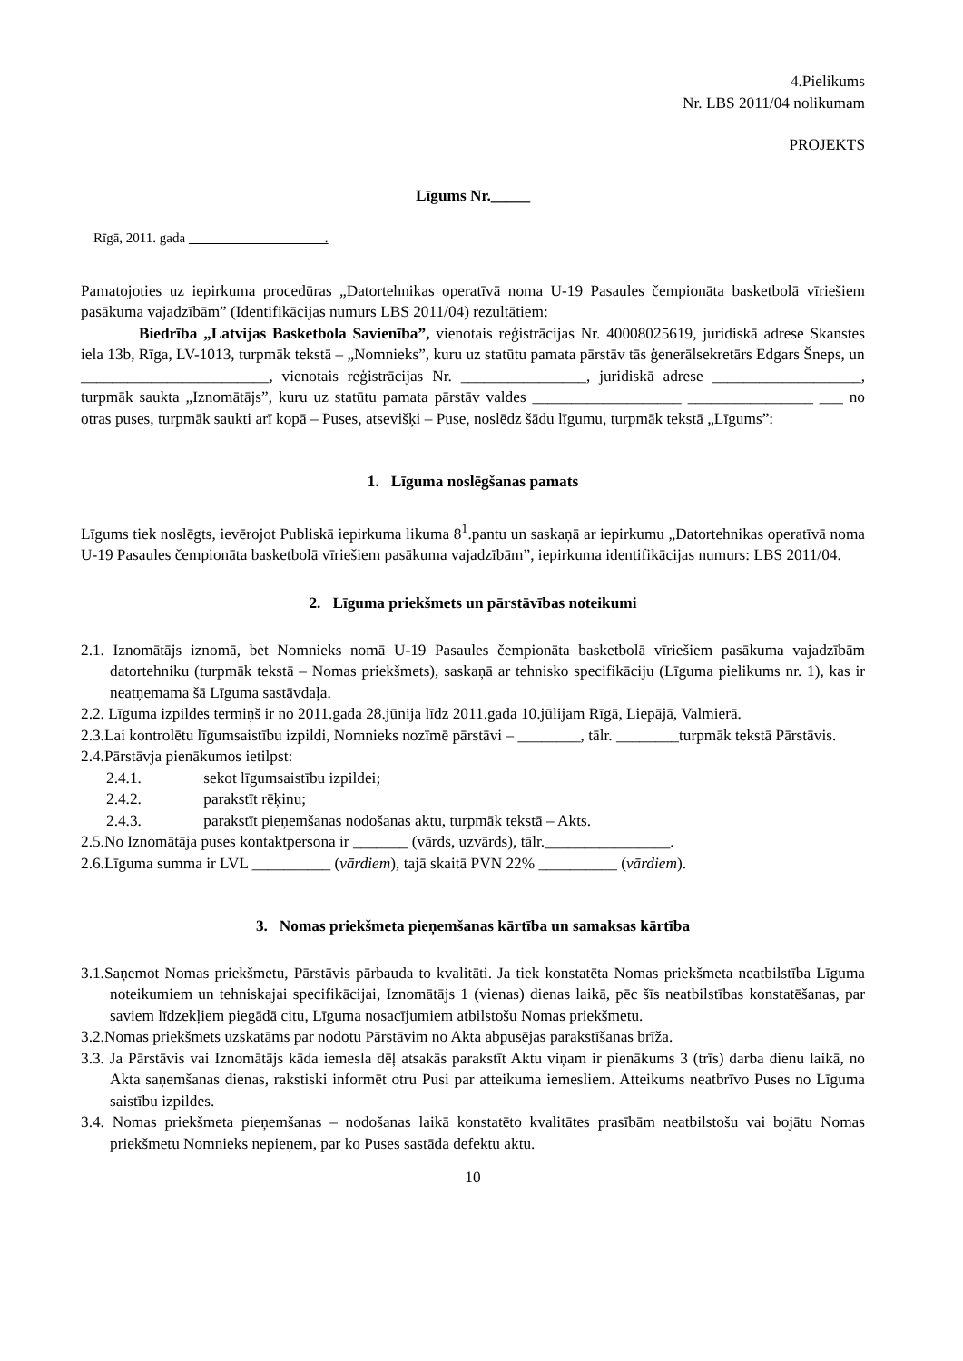4.Pielikums
Nr. LBS 2011/04 nolikumam
PROJEKTS
Līgums Nr._____
Rīgā, 2011. gada .
Pamatojoties uz iepirkuma procedūras „Datortehnikas operatīvā noma U-19 Pasaules čempionāta basketbolā vīriešiem pasākuma vajadzībām” (Identifikācijas numurs LBS 2011/04) rezultātiem:
Biedrība „Latvijas Basketbola Savienība”, vienotais reģistrācijas Nr. 40008025619, juridiskā adrese Skanstes iela 13b, Rīga, LV-1013, turpmāk tekstā – „Nomnieks”, kuru uz statūtu pamata pārstāv tās ģenerālsekretārs Edgars Šneps, un
________________________, vienotais reģistrācijas Nr. ________________, juridiskā adrese ___________________, turpmāk saukta „Iznomātājs”, kuru uz statūtu pamata pārstāv valdes ___________________ ________________ ___ no otras puses, turpmāk saukti arī kopā – Puses, atsevišķi – Puse, noslēdz šādu līgumu, turpmāk tekstā „Līgums”:
1. Līguma noslēgšanas pamats
Līgums tiek noslēgts, ievērojot Publiskā iepirkuma likuma 8<sup>1</sup>.pantu un saskaņā ar iepirkumu „Datortehnikas operatīvā noma U-19 Pasaules čempionāta basketbolā vīriešiem pasākuma vajadzībām”, iepirkuma identifikācijas numurs: LBS 2011/04.
2. Līguma priekšmets un pārstāvības noteikumi
2.1. Iznomātājs iznomā, bet Nomnieks nomā U-19 Pasaules čempionāta basketbolā vīriešiem pasākuma vajadzībām datortehniku (turpmāk tekstā – Nomas priekšmets), saskaņā ar tehnisko specifikāciju (Līguma pielikums nr. 1), kas ir neatņemama šā Līguma sastāvdaļa.
2.2. Līguma izpildes termiņš ir no 2011.gada 28.jūnija līdz 2011.gada 10.jūlijam Rīgā, Liepājā, Valmierā.
2.3.Lai kontrolētu līgumsaistību izpildi, Nomnieks nozīmē pārstāvi – ________, tālr. ________turpmāk tekstā Pārstāvis.
2.4.Pārstāvja pienākumos ietilpst:
2.4.1. sekot līgumsaistību izpildei;
2.4.2. parakstīt rēķinu;
2.4.3. parakstīt pieņemšanas nodošanas aktu, turpmāk tekstā – Akts.
2.5.No Iznomātāja puses kontaktpersona ir _______ (vārds, uzvārds), tālr.________________.
2.6.Līguma summa ir LVL __________ (vārdiem), tajā skaitā PVN 22% __________ (vārdiem).
3. Nomas priekšmeta pieņemšanas kārtība un samaksas kārtība
3.1.Saņemot Nomas priekšmetu, Pārstāvis pārbauda to kvalitāti. Ja tiek konstatēta Nomas priekšmeta neatbilstība Līguma noteikumiem un tehniskajai specifikācijai, Iznomātājs 1 (vienas) dienas laikā, pēc šīs neatbilstības konstatēšanas, par saviem līdzekļiem piegādā citu, Līguma nosacījumiem atbilstošu Nomas priekšmetu.
3.2.Nomas priekšmets uzskatāms par nodotu Pārstāvim no Akta abpusējas parakstīšanas brīža.
3.3. Ja Pārstāvis vai Iznomātājs kāda iemesla dēļ atsakās parakstīt Aktu viņam ir pienākums 3 (trīs) darba dienu laikā, no Akta saņemšanas dienas, rakstiski informēt otru Pusi par atteikuma iemesliem. Atteikums neatbrīvo Puses no Līguma saistību izpildes.
3.4. Nomas priekšmeta pieņemšanas – nodošanas laikā konstatēto kvalitātes prasībām neatbilstošu vai bojātu Nomas priekšmetu Nomnieks nepieņem, par ko Puses sastāda defektu aktu.
10